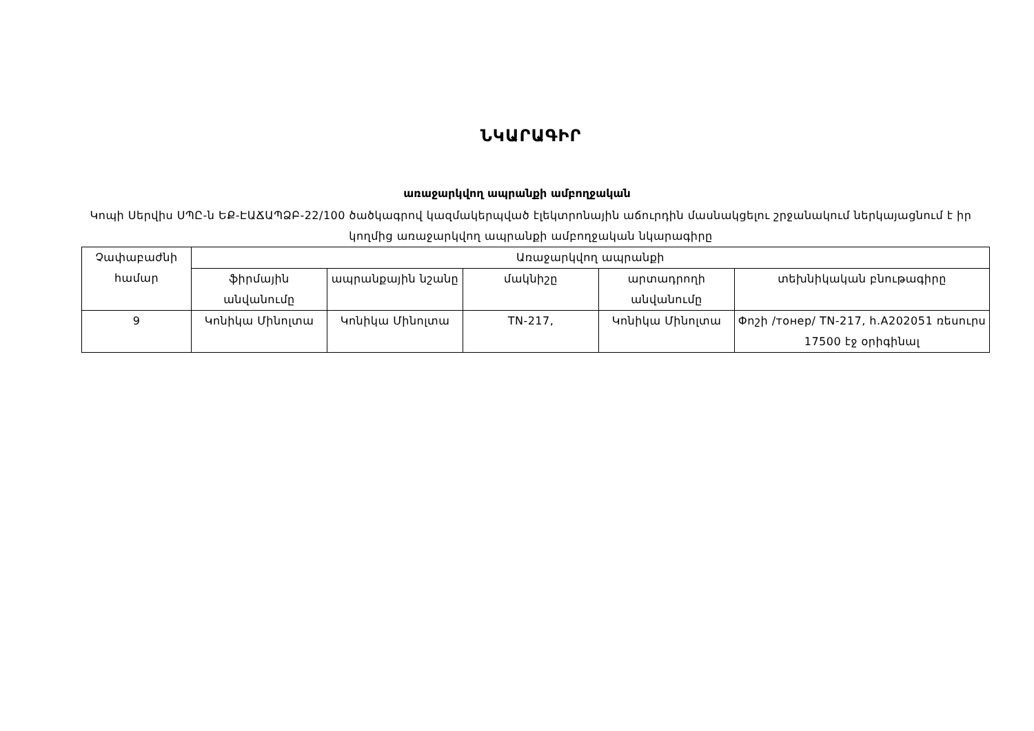ՆԿԱՐԱԳԻՐ
առաջարկվող ապրանքի ամբողջական
Կոպի Սերվիս ՍՊԸ-ն ԵՔ-ԷԱՃԱՊՁԲ-22/100 ծածկագրով կազմակերպված էլեկտրոնային աճուրդին մասնակցելու շրջանակում ներկայացնում է իր կողմից առաջարկվող ապրանքի ամբողջական նկարագիրը
| Չափաբաժնի համար | Առաջարկվող ապրանքի | | | | |
| --- | --- | --- | --- | --- | --- |
| | ֆիրմային անվանումը | ապրանքային նշանը | մակնիշը | արտադրողի անվանումը | տեխնիկական բնութագիրը |
| 9 | Կոնիկա Մինոլտա | Կոնիկա Մինոլտա | TN-217, | Կոնիկա Մինոլտա | Փոշի /тонер/ TN-217, h.A202051 ռեսուրս 17500 էջ օրիգինալ |